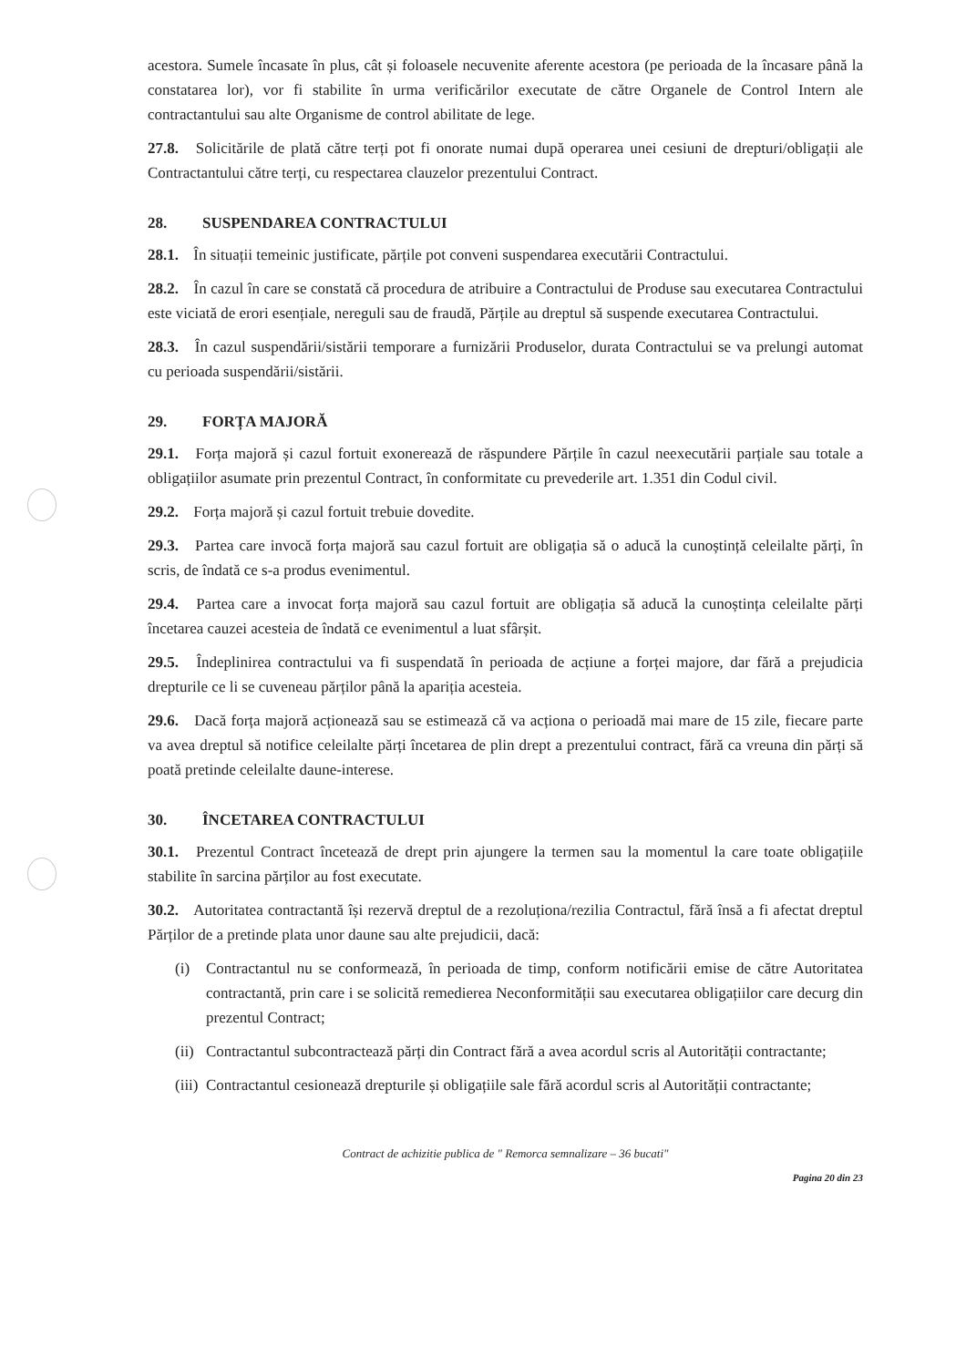acestora. Sumele încasate în plus, cât și foloasele necuvenite aferente acestora (pe perioada de la încasare până la constatarea lor), vor fi stabilite în urma verificărilor executate de către Organele de Control Intern ale contractantului sau alte Organisme de control abilitate de lege.
27.8. Solicitările de plată către terți pot fi onorate numai după operarea unei cesiuni de drepturi/obligații ale Contractantului către terți, cu respectarea clauzelor prezentului Contract.
28. SUSPENDAREA CONTRACTULUI
28.1. În situații temeinic justificate, părțile pot conveni suspendarea executării Contractului.
28.2. În cazul în care se constată că procedura de atribuire a Contractului de Produse sau executarea Contractului este viciată de erori esențiale, nereguli sau de fraudă, Părțile au dreptul să suspende executarea Contractului.
28.3. În cazul suspendării/sistării temporare a furnizării Produselor, durata Contractului se va prelungi automat cu perioada suspendării/sistării.
29. FORȚA MAJORĂ
29.1. Forța majoră și cazul fortuit exonerează de răspundere Părțile în cazul neexecutării parțiale sau totale a obligațiilor asumate prin prezentul Contract, în conformitate cu prevederile art. 1.351 din Codul civil.
29.2. Forța majoră și cazul fortuit trebuie dovedite.
29.3. Partea care invocă forța majoră sau cazul fortuit are obligația să o aducă la cunoștință celeilalte părți, în scris, de îndată ce s-a produs evenimentul.
29.4. Partea care a invocat forța majoră sau cazul fortuit are obligația să aducă la cunoștința celeilalte părți încetarea cauzei acesteia de îndată ce evenimentul a luat sfârșit.
29.5. Îndeplinirea contractului va fi suspendată în perioada de acțiune a forței majore, dar fără a prejudicia drepturile ce li se cuveneau părților până la apariția acesteia.
29.6. Dacă forța majoră acționează sau se estimează că va acționa o perioadă mai mare de 15 zile, fiecare parte va avea dreptul să notifice celeilalte părți încetarea de plin drept a prezentului contract, fără ca vreuna din părți să poată pretinde celeilalte daune-interese.
30. ÎNCETAREA CONTRACTULUI
30.1. Prezentul Contract încetează de drept prin ajungere la termen sau la momentul la care toate obligațiile stabilite în sarcina părților au fost executate.
30.2. Autoritatea contractantă își rezervă dreptul de a rezoluționa/rezilia Contractul, fără însă a fi afectat dreptul Părților de a pretinde plata unor daune sau alte prejudicii, dacă:
(i) Contractantul nu se conformează, în perioada de timp, conform notificării emise de către Autoritatea contractantă, prin care i se solicită remedierea Neconformității sau executarea obligațiilor care decurg din prezentul Contract;
(ii)
Contractantul subcontractează părți din Contract fără a avea acordul scris al Autorității contractante;
(iii)
Contractantul cesionează drepturile și obligațiile sale fără acordul scris al Autorității contractante;
Contract de achizitie publica de " Remorca semnalizare – 36 bucati"
Pagina 20 din 23